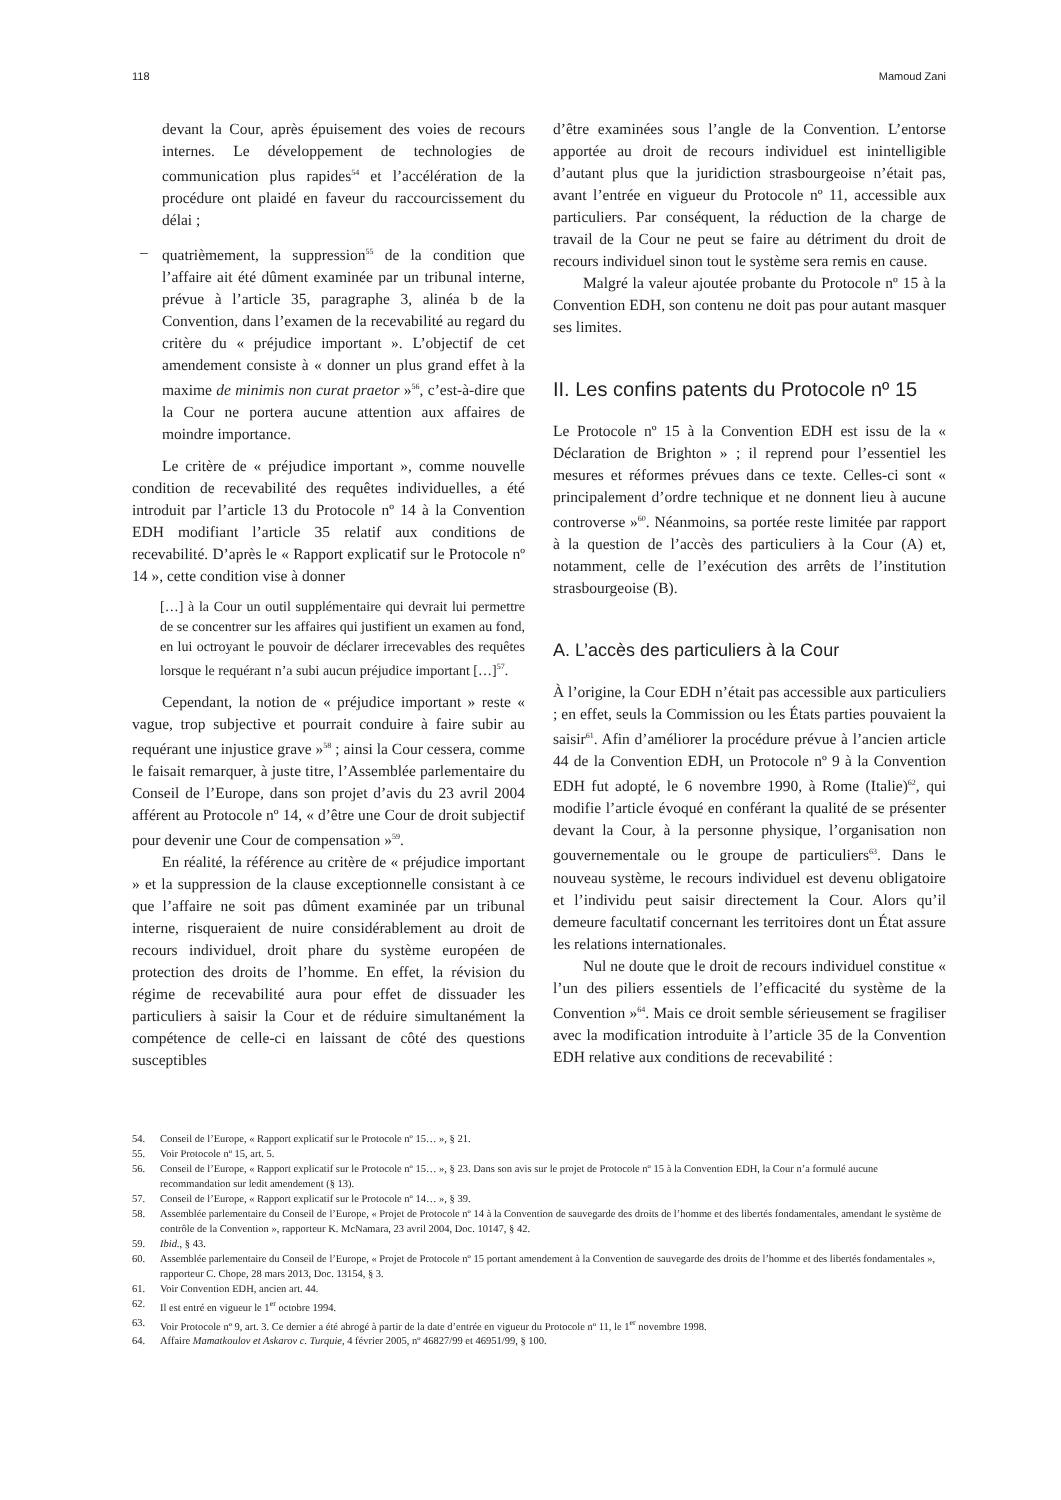118 Mamoud Zani
devant la Cour, après épuisement des voies de recours internes. Le développement de technologies de communication plus rapides<sup>54</sup> et l’accélération de la procédure ont plaidé en faveur du raccourcissement du délai ;
– quatrièmement, la suppression<sup>55</sup> de la condition que l’affaire ait été dûment examinée par un tribunal interne, prévue à l’article 35, paragraphe 3, alinéa b de la Convention, dans l’examen de la recevabilité au regard du critère du « préjudice important ». L’objectif de cet amendement consiste à « donner un plus grand effet à la maxime de minimis non curat praetor »<sup>56</sup>, c’est-à-dire que la Cour ne portera aucune attention aux affaires de moindre importance.
Le critère de « préjudice important », comme nouvelle condition de recevabilité des requêtes individuelles, a été introduit par l’article 13 du Protocole nº 14 à la Convention EDH modifiant l’article 35 relatif aux conditions de recevabilité. D’après le « Rapport explicatif sur le Protocole nº 14 », cette condition vise à donner
[…] à la Cour un outil supplémentaire qui devrait lui permettre de se concentrer sur les affaires qui justifient un examen au fond, en lui octroyant le pouvoir de déclarer irrecevables des requêtes lorsque le requérant n’a subi aucun préjudice important […]<sup>57</sup>.
Cependant, la notion de « préjudice important » reste « vague, trop subjective et pourrait conduire à faire subir au requérant une injustice grave »<sup>58</sup> ; ainsi la Cour cessera, comme le faisait remarquer, à juste titre, l’Assemblée parlementaire du Conseil de l’Europe, dans son projet d’avis du 23 avril 2004 afférent au Protocole nº 14, « d’être une Cour de droit subjectif pour devenir une Cour de compensation »<sup>59</sup>.
En réalité, la référence au critère de « préjudice important » et la suppression de la clause exceptionnelle consistant à ce que l’affaire ne soit pas dûment examinée par un tribunal interne, risqueraient de nuire considérablement au droit de recours individuel, droit phare du système européen de protection des droits de l’homme. En effet, la révision du régime de recevabilité aura pour effet de dissuader les particuliers à saisir la Cour et de réduire simultanément la compétence de celle-ci en laissant de côté des questions susceptibles
d’être examinées sous l’angle de la Convention. L’entorse apportée au droit de recours individuel est inintelligible d’autant plus que la juridiction strasbourgeoise n’était pas, avant l’entrée en vigueur du Protocole nº 11, accessible aux particuliers. Par conséquent, la réduction de la charge de travail de la Cour ne peut se faire au détriment du droit de recours individuel sinon tout le système sera remis en cause.
Malgré la valeur ajoutée probante du Protocole nº 15 à la Convention EDH, son contenu ne doit pas pour autant masquer ses limites.
II. Les confins patents du Protocole nº 15
Le Protocole nº 15 à la Convention EDH est issu de la « Déclaration de Brighton » ; il reprend pour l’essentiel les mesures et réformes prévues dans ce texte. Celles-ci sont « principalement d’ordre technique et ne donnent lieu à aucune controverse »<sup>60</sup>. Néanmoins, sa portée reste limitée par rapport à la question de l’accès des particuliers à la Cour (A) et, notamment, celle de l’exécution des arrêts de l’institution strasbourgeoise (B).
A. L’accès des particuliers à la Cour
À l’origine, la Cour EDH n’était pas accessible aux particuliers ; en effet, seuls la Commission ou les États parties pouvaient la saisir<sup>61</sup>. Afin d’améliorer la procédure prévue à l’ancien article 44 de la Convention EDH, un Protocole nº 9 à la Convention EDH fut adopté, le 6 novembre 1990, à Rome (Italie)<sup>62</sup>, qui modifie l’article évoqué en conférant la qualité de se présenter devant la Cour, à la personne physique, l’organisation non gouvernementale ou le groupe de particuliers<sup>63</sup>. Dans le nouveau système, le recours individuel est devenu obligatoire et l’individu peut saisir directement la Cour. Alors qu’il demeure facultatif concernant les territoires dont un État assure les relations internationales.
Nul ne doute que le droit de recours individuel constitue « l’un des piliers essentiels de l’efficacité du système de la Convention »<sup>64</sup>. Mais ce droit semble sérieusement se fragiliser avec la modification introduite à l’article 35 de la Convention EDH relative aux conditions de recevabilité :
54. Conseil de l’Europe, « Rapport explicatif sur le Protocole nº 15… », § 21.
55. Voir Protocole nº 15, art. 5.
56. Conseil de l’Europe, « Rapport explicatif sur le Protocole nº 15… », § 23. Dans son avis sur le projet de Protocole nº 15 à la Convention EDH, la Cour n’a formulé aucune recommandation sur ledit amendement (§ 13).
57. Conseil de l’Europe, « Rapport explicatif sur le Protocole nº 14… », § 39.
58. Assemblée parlementaire du Conseil de l’Europe, « Projet de Protocole nº 14 à la Convention de sauvegarde des droits de l’homme et des libertés fondamentales, amendant le système de contrôle de la Convention », rapporteur K. McNamara, 23 avril 2004, Doc. 10147, § 42.
59. Ibid., § 43.
60. Assemblée parlementaire du Conseil de l’Europe, « Projet de Protocole nº 15 portant amendement à la Convention de sauvegarde des droits de l’homme et des libertés fondamentales », rapporteur C. Chope, 28 mars 2013, Doc. 13154, § 3.
61. Voir Convention EDH, ancien art. 44.
62. Il est entré en vigueur le 1<sup>er</sup> octobre 1994.
63. Voir Protocole nº 9, art. 3. Ce dernier a été abrogé à partir de la date d’entrée en vigueur du Protocole nº 11, le 1<sup>er</sup> novembre 1998.
64. Affaire Mamatkoulov et Askarov c. Turquie, 4 février 2005, nº 46827/99 et 46951/99, § 100.